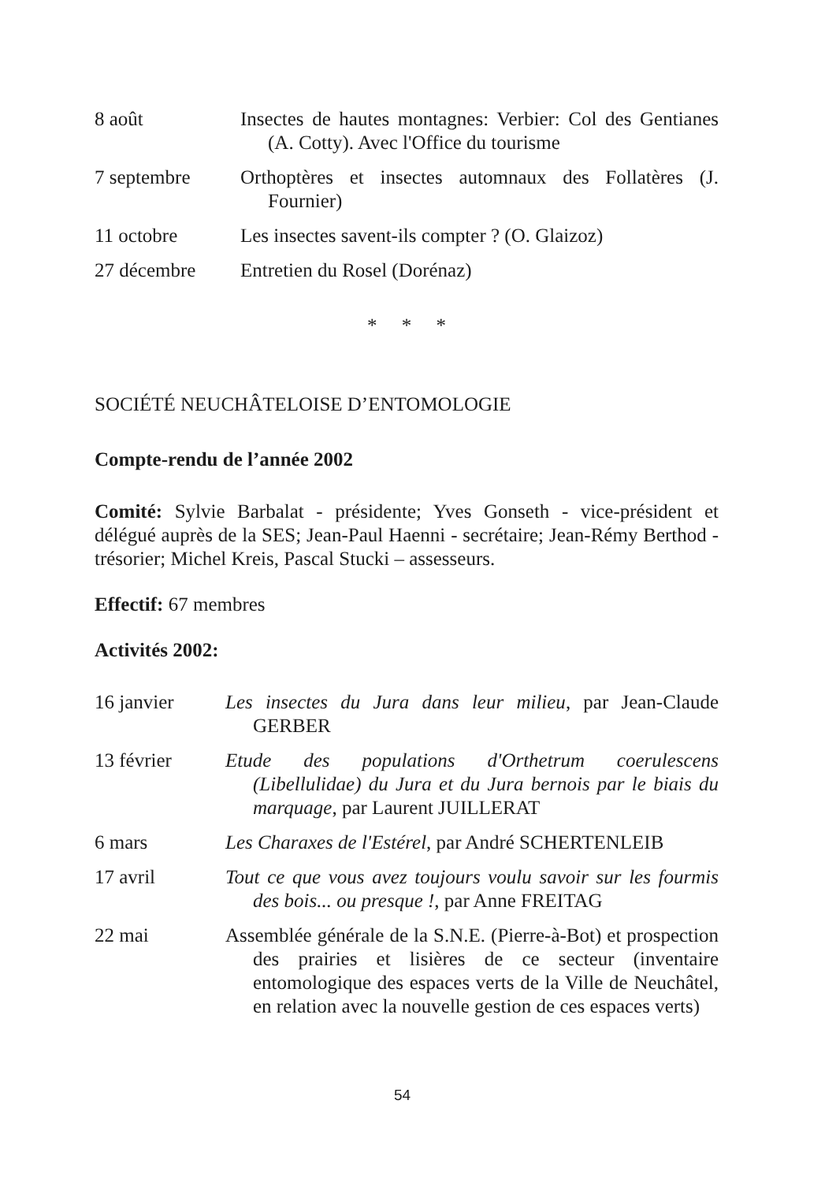8 août Insectes de hautes montagnes: Verbier: Col des Gentianes (A. Cotty). Avec l'Office du tourisme
7 septembre Orthoptères et insectes automnaux des Follatères (J. Fournier)
11 octobre Les insectes savent-ils compter ? (O. Glaizoz)
27 décembre Entretien du Rosel (Dorénaz)
* * *
SOCIÉTÉ NEUCHÂTELOISE D’ENTOMOLOGIE
Compte-rendu de l’année 2002
Comité: Sylvie Barbalat - présidente; Yves Gonseth - vice-président et délégué auprès de la SES; Jean-Paul Haenni - secrétaire; Jean-Rémy Berthod - trésorier; Michel Kreis, Pascal Stucki – assesseurs.
Effectif: 67 membres
Activités 2002:
16 janvier Les insectes du Jura dans leur milieu, par Jean-Claude GERBER
13 février Etude des populations d'Orthetrum coerulescens (Libellulidae) du Jura et du Jura bernois par le biais du marquage, par Laurent JUILLERAT
6 mars Les Charaxes de l'Estérel, par André SCHERTENLEIB
17 avril Tout ce que vous avez toujours voulu savoir sur les fourmis des bois... ou presque !, par Anne FREITAG
22 mai Assemblée générale de la S.N.E. (Pierre-à-Bot) et prospection des prairies et lisières de ce secteur (inventaire entomologique des espaces verts de la Ville de Neuchâtel, en relation avec la nouvelle gestion de ces espaces verts)
54